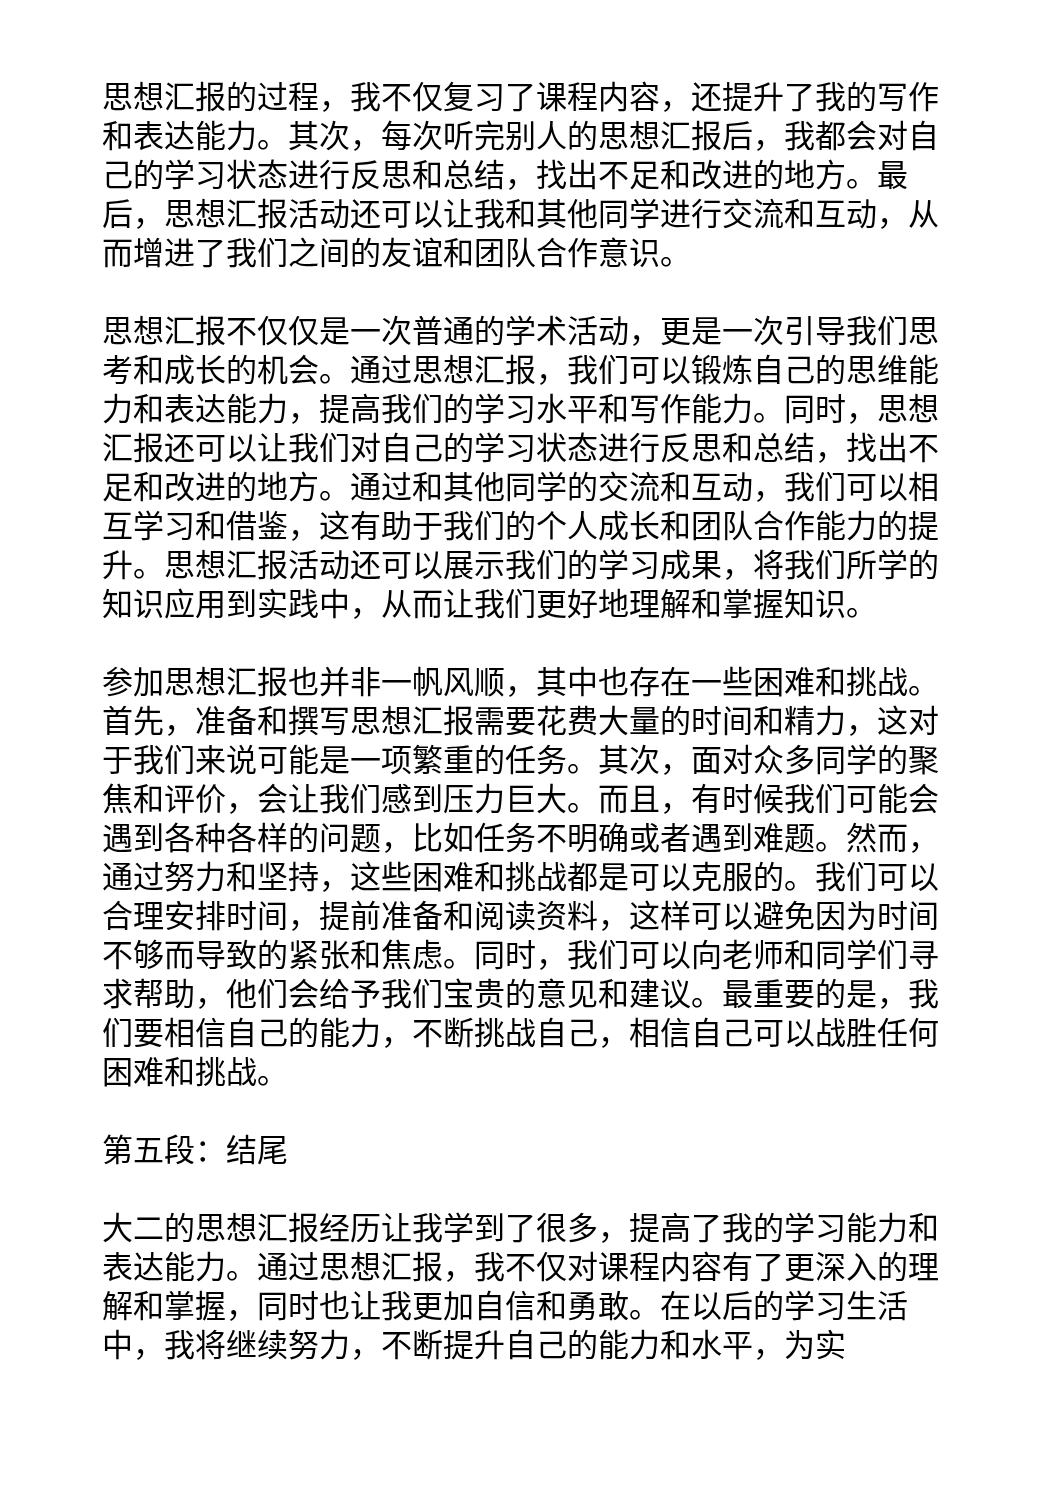思想汇报的过程，我不仅复习了课程内容，还提升了我的写作和表达能力。其次，每次听完别人的思想汇报后，我都会对自己的学习状态进行反思和总结，找出不足和改进的地方。最后，思想汇报活动还可以让我和其他同学进行交流和互动，从而增进了我们之间的友谊和团队合作意识。
思想汇报不仅仅是一次普通的学术活动，更是一次引导我们思考和成长的机会。通过思想汇报，我们可以锻炼自己的思维能力和表达能力，提高我们的学习水平和写作能力。同时，思想汇报还可以让我们对自己的学习状态进行反思和总结，找出不足和改进的地方。通过和其他同学的交流和互动，我们可以相互学习和借鉴，这有助于我们的个人成长和团队合作能力的提升。思想汇报活动还可以展示我们的学习成果，将我们所学的知识应用到实践中，从而让我们更好地理解和掌握知识。
参加思想汇报也并非一帆风顺，其中也存在一些困难和挑战。首先，准备和撰写思想汇报需要花费大量的时间和精力，这对于我们来说可能是一项繁重的任务。其次，面对众多同学的聚焦和评价，会让我们感到压力巨大。而且，有时候我们可能会遇到各种各样的问题，比如任务不明确或者遇到难题。然而，通过努力和坚持，这些困难和挑战都是可以克服的。我们可以合理安排时间，提前准备和阅读资料，这样可以避免因为时间不够而导致的紧张和焦虑。同时，我们可以向老师和同学们寻求帮助，他们会给予我们宝贵的意见和建议。最重要的是，我们要相信自己的能力，不断挑战自己，相信自己可以战胜任何困难和挑战。
第五段：结尾
大二的思想汇报经历让我学到了很多，提高了我的学习能力和表达能力。通过思想汇报，我不仅对课程内容有了更深入的理解和掌握，同时也让我更加自信和勇敢。在以后的学习生活中，我将继续努力，不断提升自己的能力和水平，为实